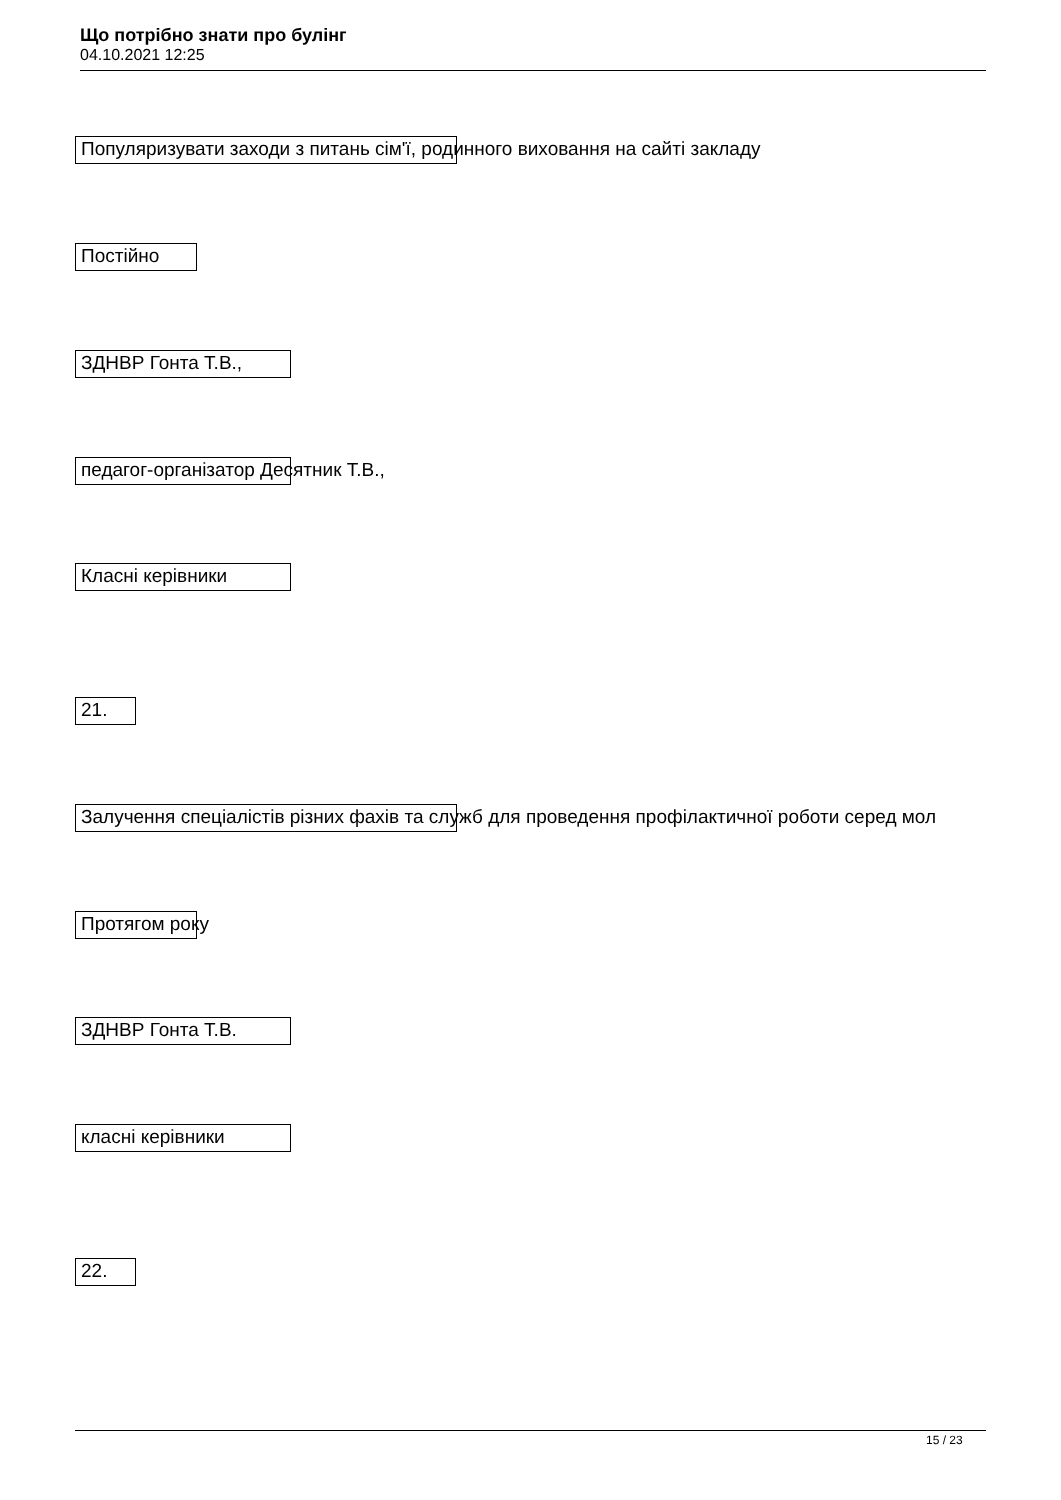Що потрібно знати про булінг
04.10.2021 12:25
Популяризувати заходи з питань сім'ї, родинного виховання на сайті закладу
Постійно
ЗДНВР Гонта Т.В.,
педагог-організатор Десятник Т.В.,
Класні керівники
21.
Залучення спеціалістів різних фахів та служб для проведення профілактичної роботи серед мол
Протягом року
ЗДНВР Гонта Т.В.
класні керівники
22.
15 / 23